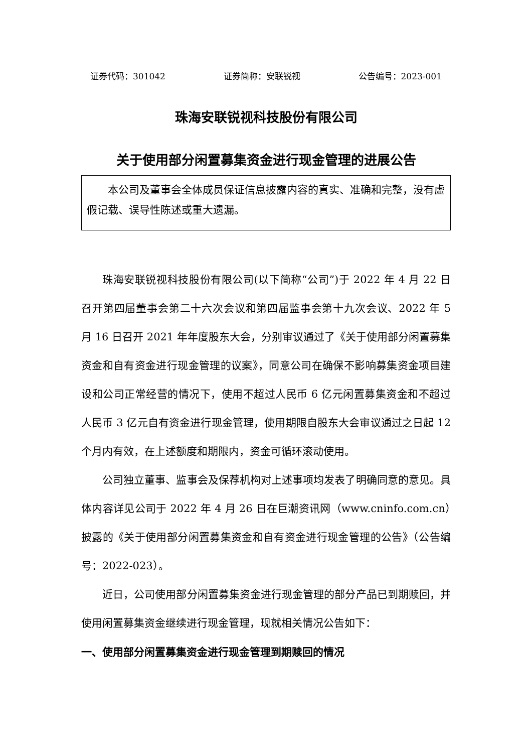证券代码：301042 证券简称：安联锐视 公告编号：2023-001
珠海安联锐视科技股份有限公司
关于使用部分闲置募集资金进行现金管理的进展公告
本公司及董事会全体成员保证信息披露内容的真实、准确和完整，没有虚假记载、误导性陈述或重大遗漏。
珠海安联锐视科技股份有限公司(以下简称“公司”)于 2022 年 4 月 22 日召开第四届董事会第二十六次会议和第四届监事会第十九次会议、2022 年 5 月 16 日召开 2021 年年度股东大会，分别审议通过了《关于使用部分闲置募集资金和自有资金进行现金管理的议案》，同意公司在确保不影响募集资金项目建设和公司正常经营的情况下，使用不超过人民币 6 亿元闲置募集资金和不超过人民币 3 亿元自有资金进行现金管理，使用期限自股东大会审议通过之日起 12 个月内有效，在上述额度和期限内，资金可循环滚动使用。
公司独立董事、监事会及保荐机构对上述事项均发表了明确同意的意见。具体内容详见公司于 2022 年 4 月 26 日在巨潮资讯网（www.cninfo.com.cn）披露的《关于使用部分闲置募集资金和自有资金进行现金管理的公告》（公告编号：2022-023）。
近日，公司使用部分闲置募集资金进行现金管理的部分产品已到期赎回，并使用闲置募集资金继续进行现金管理，现就相关情况公告如下：
一、使用部分闲置募集资金进行现金管理到期赎回的情况